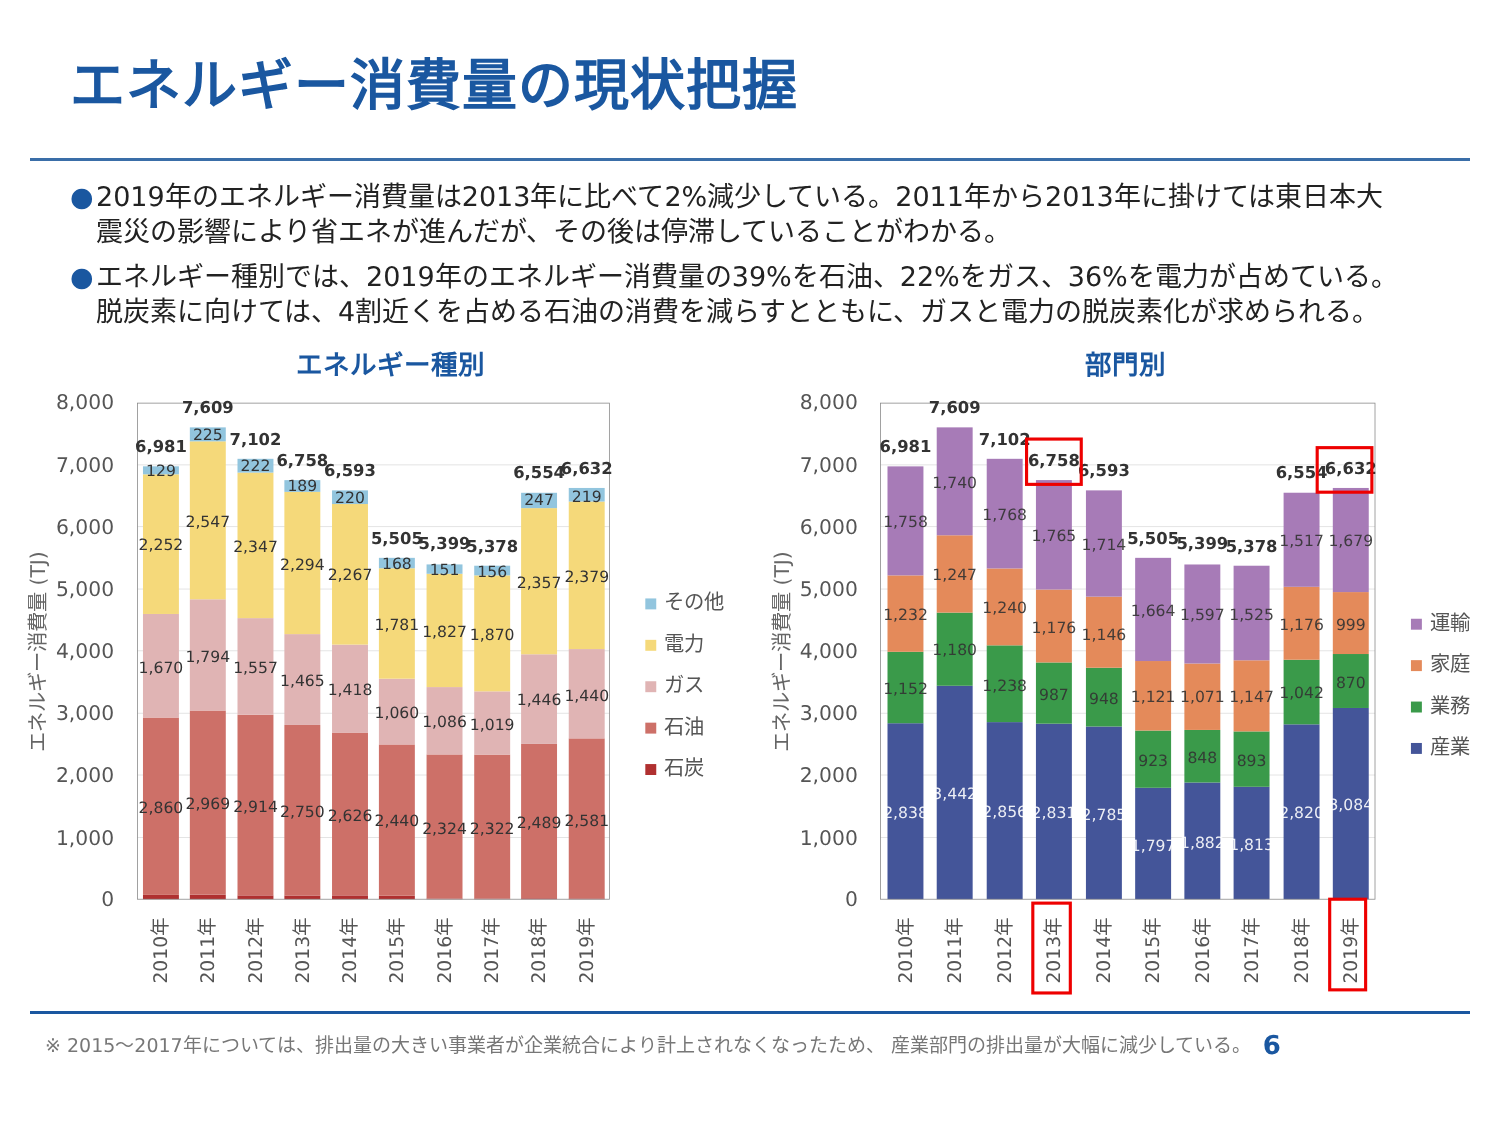エネルギー消費量の現状把握
● 2019年のエネルギー消費量は2013年に比べて2%減少している。2011年から2013年に掛けては東日本大震災の影響により省エネが進んだが、その後は停滞していることがわかる。
● エネルギー種別では、2019年のエネルギー消費量の39%を石油、22%をガス、36%を電力が占めている。脱炭素に向けては、4割近くを占める石油の消費を減らすとともに、ガスと電力の脱炭素化が求められる。
エネルギー種別
部門別
8,000
7,000
6,000
5,000
4,000
3,000
2,000
1,000
0
8,000
7,000
6,000
5,000
4,000
3,000
2,000
1,000
0
エネルギー消費量 (TJ)
エネルギー消費量 (TJ)
2,860
1,670
2,252
129
2,969
1,794
2,547
225
2,914
1,557
2,347
222
2,750
1,465
2,294
189
2,626
1,418
2,267
220
2,440
1,060
1,781
168
2,324
1,086
1,827
151
2,322
1,019
1,870
156
2,489
1,446
2,357
247
2,581
1,440
2,379
219
2,838
1,152
1,232
1,758
3,442
1,180
1,247
1,740
2,856
1,238
1,240
1,768
2,831
987
1,176
1,765
2,785
948
1,146
1,714
1,797
923
1,121
1,664
1,882
848
1,071
1,597
1,813
893
1,147
1,525
2,820
1,042
1,176
1,517
3,084
870
999
1,679
6,981
7,609
7,102
6,758
6,593
5,505
5,399
5,378
6,554
6,632
6,981
7,609
7,102
6,758
6,593
5,505
5,399
5,378
6,554
6,632
2010年
2011年
2012年
2013年
2014年
2015年
2016年
2017年
2018年
2019年
2010年
2011年
2012年
2013年
2014年
2015年
2016年
2017年
2018年
2019年
その他
電力
ガス
石油
石炭
運輸
家庭
業務
産業
※ 2015～2017年については、排出量の大きい事業者が企業統合により計上されなくなったため、 産業部門の排出量が大幅に減少している。 6